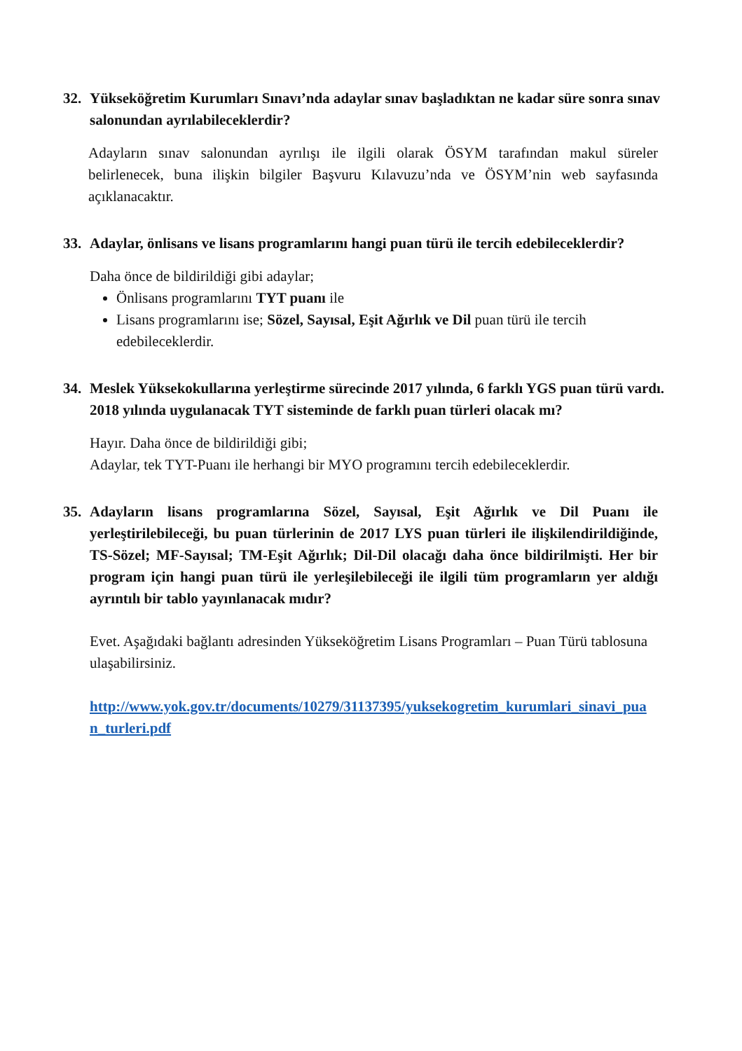32. Yükseköğretim Kurumları Sınavı’nda adaylar sınav başladıktan ne kadar süre sonra sınav salonundan ayrılabileceklerdir?
Adayların sınav salonundan ayrılışı ile ilgili olarak ÖSYM tarafından makul süreler belirlenecek, buna ilişkin bilgiler Başvuru Kılavuzu’nda ve ÖSYM’nin web sayfasında açıklanacaktır.
33. Adaylar, önlisans ve lisans programlarını hangi puan türü ile tercih edebileceklerdir?
Daha önce de bildirildiği gibi adaylar;
Önlisans programlarını TYT puanı ile
Lisans programlarını ise; Sözel, Sayısal, Eşit Ağırlık ve Dil puan türü ile tercih edebileceklerdir.
34. Meslek Yüksekokullarına yerleştirme sürecinde 2017 yılında, 6 farklı YGS puan türü vardı. 2018 yılında uygulanacak TYT sisteminde de farklı puan türleri olacak mı?
Hayır. Daha önce de bildirildiği gibi;
Adaylar, tek TYT-Puanı ile herhangi bir MYO programını tercih edebileceklerdir.
35. Adayların lisans programlarına Sözel, Sayısal, Eşit Ağırlık ve Dil Puanı ile yerleştirilebileceği, bu puan türlerinin de 2017 LYS puan türleri ile ilişkilendirildiğinde, TS-Sözel; MF-Sayısal; TM-Eşit Ağırlık; Dil-Dil olacağı daha önce bildirilmişti. Her bir program için hangi puan türü ile yerleşilebileceği ile ilgili tüm programların yer aldığı ayrıntılı bir tablo yayınlanacak mıdır?
Evet. Aşağıdaki bağlantı adresinden Yükseköğretim Lisans Programları – Puan Türü tablosuna ulaşabilirsiniz.
http://www.yok.gov.tr/documents/10279/31137395/yuksekogretim_kurumlari_sinavi_puan_turleri.pdf